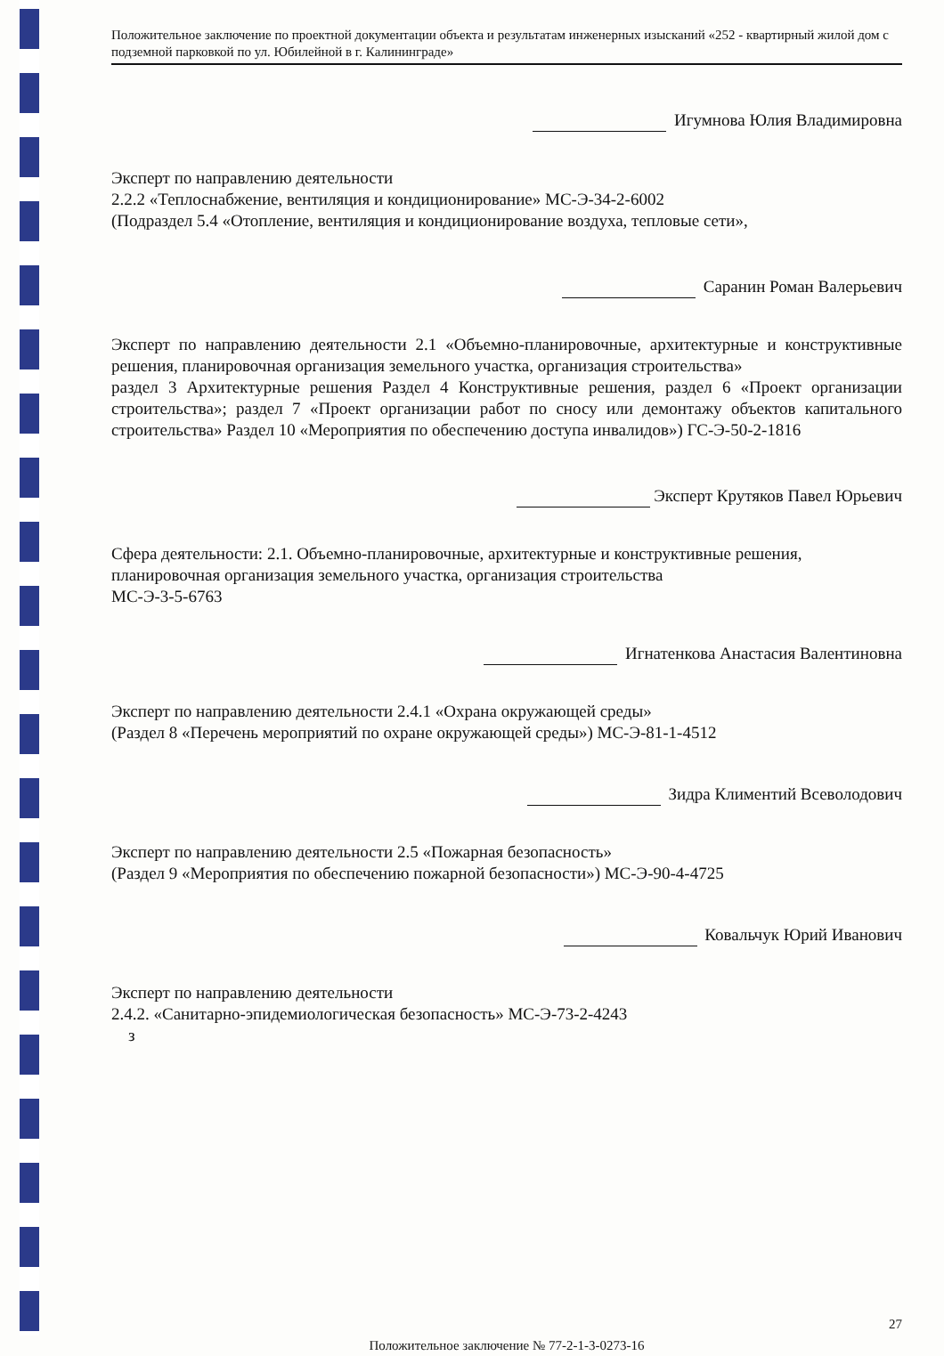Положительное заключение по проектной документации объекта и результатам инженерных изысканий «252 - квартирный жилой дом с подземной парковкой по ул. Юбилейной в г. Калининграде»
Игумнова Юлия Владимировна
Эксперт по направлению деятельности
2.2.2 «Теплоснабжение, вентиляция и кондиционирование» МС-Э-34-2-6002
(Подраздел 5.4 «Отопление, вентиляция и кондиционирование воздуха, тепловые сети»,
Саранин Роман Валерьевич
Эксперт по направлению деятельности 2.1 «Объемно-планировочные, архитектурные и конструктивные решения, планировочная организация земельного участка, организация строительства»
раздел 3 Архитектурные решения Раздел 4 Конструктивные решения, раздел 6 «Проект организации строительства»; раздел 7 «Проект организации работ по сносу или демонтажу объектов капитального строительства» Раздел 10 «Мероприятия по обеспечению доступа инвалидов») ГС-Э-50-2-1816
Эксперт Крутяков Павел Юрьевич
Сфера деятельности: 2.1. Объемно-планировочные, архитектурные и конструктивные решения, планировочная организация земельного участка, организация строительства
МС-Э-3-5-6763
Игнатенкова Анастасия Валентиновна
Эксперт по направлению деятельности 2.4.1 «Охрана окружающей среды»
(Раздел 8 «Перечень мероприятий по охране окружающей среды») МС-Э-81-1-4512
Зидра Климентий Всеволодович
Эксперт по направлению деятельности 2.5 «Пожарная безопасность»
(Раздел 9 «Мероприятия по обеспечению пожарной безопасности») МС-Э-90-4-4725
Ковальчук Юрий Иванович
Эксперт по направлению деятельности
2.4.2. «Санитарно-эпидемиологическая безопасность» МС-Э-73-2-4243
з
27
Положительное заключение № 77-2-1-3-0273-16